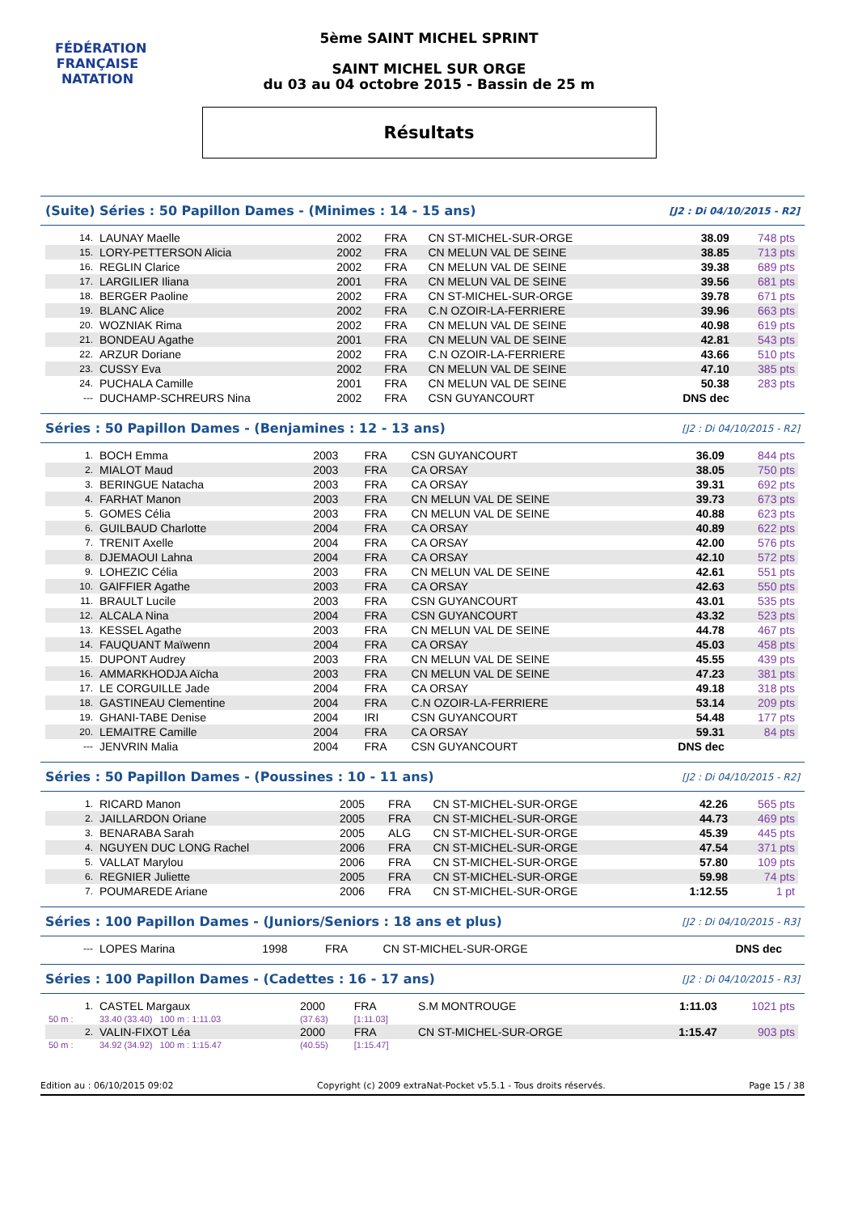FÉDÉRATION FRANÇAISE
NATATION
5ème SAINT MICHEL SPRINT
SAINT MICHEL SUR ORGE
du 03 au 04 octobre 2015 - Bassin de 25 m
Résultats
(Suite) Séries : 50 Papillon Dames - (Minimes : 14 - 15 ans)
[J2 : Di 04/10/2015 - R2]
| 14. | LAUNAY Maelle | 2002 | FRA | CN ST-MICHEL-SUR-ORGE | 38.09 | 748 pts |
| 15. | LORY-PETTERSON Alicia | 2002 | FRA | CN MELUN VAL DE SEINE | 38.85 | 713 pts |
| 16. | REGLIN Clarice | 2002 | FRA | CN MELUN VAL DE SEINE | 39.38 | 689 pts |
| 17. | LARGILIER Iliana | 2001 | FRA | CN MELUN VAL DE SEINE | 39.56 | 681 pts |
| 18. | BERGER Paoline | 2002 | FRA | CN ST-MICHEL-SUR-ORGE | 39.78 | 671 pts |
| 19. | BLANC Alice | 2002 | FRA | C.N OZOIR-LA-FERRIERE | 39.96 | 663 pts |
| 20. | WOZNIAK Rima | 2002 | FRA | CN MELUN VAL DE SEINE | 40.98 | 619 pts |
| 21. | BONDEAU Agathe | 2001 | FRA | CN MELUN VAL DE SEINE | 42.81 | 543 pts |
| 22. | ARZUR Doriane | 2002 | FRA | C.N OZOIR-LA-FERRIERE | 43.66 | 510 pts |
| 23. | CUSSY Eva | 2002 | FRA | CN MELUN VAL DE SEINE | 47.10 | 385 pts |
| 24. | PUCHALA Camille | 2001 | FRA | CN MELUN VAL DE SEINE | 50.38 | 283 pts |
| --- | DUCHAMP-SCHREURS Nina | 2002 | FRA | CSN GUYANCOURT | DNS dec | |
Séries : 50 Papillon Dames - (Benjamines : 12 - 13 ans)
[J2 : Di 04/10/2015 - R2]
| 1. | BOCH Emma | 2003 | FRA | CSN GUYANCOURT | 36.09 | 844 pts |
| 2. | MIALOT Maud | 2003 | FRA | CA ORSAY | 38.05 | 750 pts |
| 3. | BERINGUE Natacha | 2003 | FRA | CA ORSAY | 39.31 | 692 pts |
| 4. | FARHAT Manon | 2003 | FRA | CN MELUN VAL DE SEINE | 39.73 | 673 pts |
| 5. | GOMES Célia | 2003 | FRA | CN MELUN VAL DE SEINE | 40.88 | 623 pts |
| 6. | GUILBAUD Charlotte | 2004 | FRA | CA ORSAY | 40.89 | 622 pts |
| 7. | TRENIT Axelle | 2004 | FRA | CA ORSAY | 42.00 | 576 pts |
| 8. | DJEMAOUI Lahna | 2004 | FRA | CA ORSAY | 42.10 | 572 pts |
| 9. | LOHEZIC Célia | 2003 | FRA | CN MELUN VAL DE SEINE | 42.61 | 551 pts |
| 10. | GAIFFIER Agathe | 2003 | FRA | CA ORSAY | 42.63 | 550 pts |
| 11. | BRAULT Lucile | 2003 | FRA | CSN GUYANCOURT | 43.01 | 535 pts |
| 12. | ALCALA Nina | 2004 | FRA | CSN GUYANCOURT | 43.32 | 523 pts |
| 13. | KESSEL Agathe | 2003 | FRA | CN MELUN VAL DE SEINE | 44.78 | 467 pts |
| 14. | FAUQUANT Maïwenn | 2004 | FRA | CA ORSAY | 45.03 | 458 pts |
| 15. | DUPONT Audrey | 2003 | FRA | CN MELUN VAL DE SEINE | 45.55 | 439 pts |
| 16. | AMMARKHODJA Aïcha | 2003 | FRA | CN MELUN VAL DE SEINE | 47.23 | 381 pts |
| 17. | LE CORGUILLE Jade | 2004 | FRA | CA ORSAY | 49.18 | 318 pts |
| 18. | GASTINEAU Clementine | 2004 | FRA | C.N OZOIR-LA-FERRIERE | 53.14 | 209 pts |
| 19. | GHANI-TABE Denise | 2004 | IRI | CSN GUYANCOURT | 54.48 | 177 pts |
| 20. | LEMAITRE Camille | 2004 | FRA | CA ORSAY | 59.31 | 84 pts |
| --- | JENVRIN Malia | 2004 | FRA | CSN GUYANCOURT | DNS dec | |
Séries : 50 Papillon Dames - (Poussines : 10 - 11 ans)
[J2 : Di 04/10/2015 - R2]
| 1. | RICARD Manon | 2005 | FRA | CN ST-MICHEL-SUR-ORGE | 42.26 | 565 pts |
| 2. | JAILLARDON Oriane | 2005 | FRA | CN ST-MICHEL-SUR-ORGE | 44.73 | 469 pts |
| 3. | BENARABA Sarah | 2005 | ALG | CN ST-MICHEL-SUR-ORGE | 45.39 | 445 pts |
| 4. | NGUYEN DUC LONG Rachel | 2006 | FRA | CN ST-MICHEL-SUR-ORGE | 47.54 | 371 pts |
| 5. | VALLAT Marylou | 2006 | FRA | CN ST-MICHEL-SUR-ORGE | 57.80 | 109 pts |
| 6. | REGNIER Juliette | 2005 | FRA | CN ST-MICHEL-SUR-ORGE | 59.98 | 74 pts |
| 7. | POUMAREDE Ariane | 2006 | FRA | CN ST-MICHEL-SUR-ORGE | 1:12.55 | 1 pt |
Séries : 100 Papillon Dames - (Juniors/Seniors : 18 ans et plus)
[J2 : Di 04/10/2015 - R3]
| --- | LOPES Marina | 1998 | FRA | CN ST-MICHEL-SUR-ORGE | DNS dec | |
Séries : 100 Papillon Dames - (Cadettes : 16 - 17 ans)
[J2 : Di 04/10/2015 - R3]
| 1. | CASTEL Margaux | 2000 | FRA | S.M MONTROUGE | 1:11.03 | 1021 pts |
| 50 m : | 33.40 (33.40) 100 m : 1:11.03 | (37.63) | [1:11.03] | | | |
| 2. | VALIN-FIXOT Léa | 2000 | FRA | CN ST-MICHEL-SUR-ORGE | 1:15.47 | 903 pts |
| 50 m : | 34.92 (34.92) 100 m : 1:15.47 | (40.55) | [1:15.47] | | | |
Edition au : 06/10/2015 09:02 Copyright (c) 2009 extraNat-Pocket v5.5.1 - Tous droits réservés. Page 15 / 38